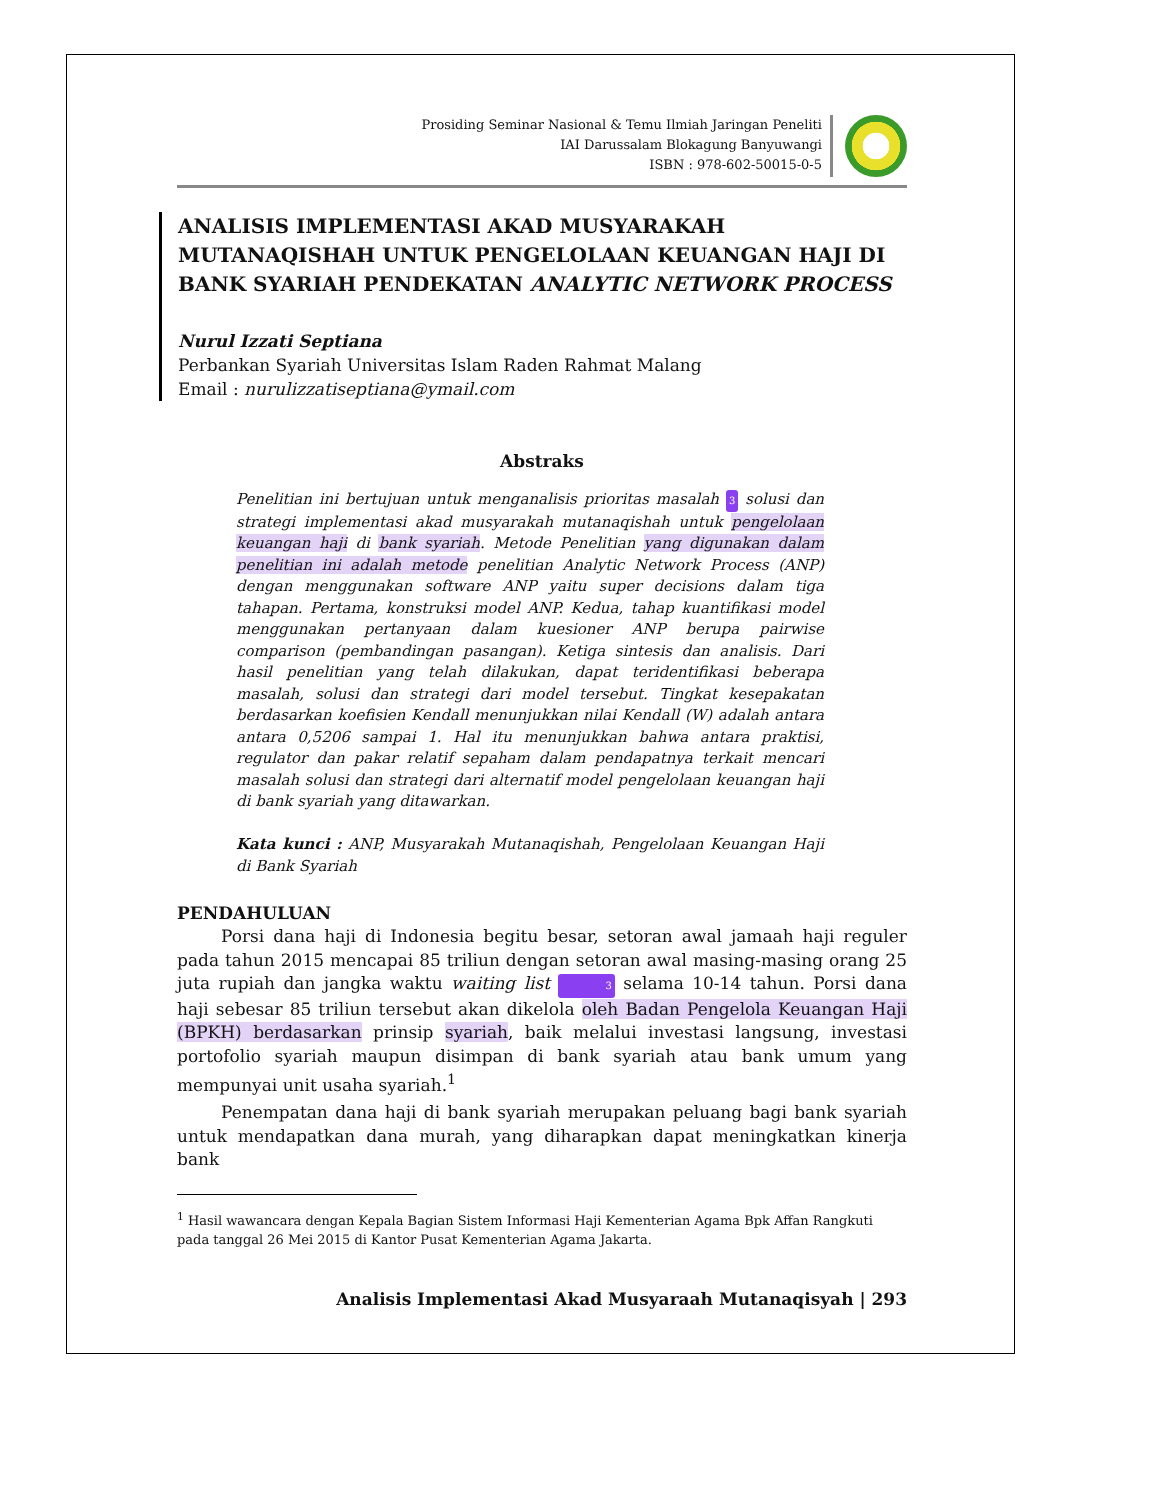Prosiding Seminar Nasional & Temu Ilmiah Jaringan Peneliti
IAI Darussalam Blokagung Banyuwangi
ISBN : 978-602-50015-0-5
ANALISIS IMPLEMENTASI AKAD MUSYARAKAH MUTANAQISHAH UNTUK PENGELOLAAN KEUANGAN HAJI DI BANK SYARIAH PENDEKATAN ANALYTIC NETWORK PROCESS
Nurul Izzati Septiana
Perbankan Syariah Universitas Islam Raden Rahmat Malang
Email : nurulizzatiseptiana@ymail.com
Abstraks
Penelitian ini bertujuan untuk menganalisis prioritas masalah 3 solusi dan strategi implementasi akad musyarakah mutanaqishah untuk pengelolaan keuangan haji di bank syariah. Metode Penelitian yang digunakan dalam penelitian ini adalah metode penelitian Analytic Network Process (ANP) dengan menggunakan software ANP yaitu super decisions dalam tiga tahapan. Pertama, konstruksi model ANP. Kedua, tahap kuantifikasi model menggunakan pertanyaan dalam kuesioner ANP berupa pairwise comparison (pembandingan pasangan). Ketiga sintesis dan analisis. Dari hasil penelitian yang telah dilakukan, dapat teridentifikasi beberapa masalah, solusi dan strategi dari model tersebut. Tingkat kesepakatan berdasarkan koefisien Kendall menunjukkan nilai Kendall (W) adalah antara antara 0,5206 sampai 1. Hal itu menunjukkan bahwa antara praktisi, regulator dan pakar relatif sepaham dalam pendapatnya terkait mencari masalah solusi dan strategi dari alternatif model pengelolaan keuangan haji di bank syariah yang ditawarkan.
Kata kunci : ANP, Musyarakah Mutanaqishah, Pengelolaan Keuangan Haji di Bank Syariah
PENDAHULUAN
Porsi dana haji di Indonesia begitu besar, setoran awal jamaah haji reguler pada tahun 2015 mencapai 85 triliun dengan setoran awal masing-masing orang 25 juta rupiah dan jangka waktu waiting list 3 selama 10-14 tahun. Porsi dana haji sebesar 85 triliun tersebut akan dikelola oleh Badan Pengelola Keuangan Haji (BPKH) berdasarkan prinsip syariah, baik melalui investasi langsung, investasi portofolio syariah maupun disimpan di bank syariah atau bank umum yang mempunyai unit usaha syariah.<sup>1</sup>
Penempatan dana haji di bank syariah merupakan peluang bagi bank syariah untuk mendapatkan dana murah, yang diharapkan dapat meningkatkan kinerja bank
<sup>1</sup> Hasil wawancara dengan Kepala Bagian Sistem Informasi Haji Kementerian Agama Bpk Affan Rangkuti pada tanggal 26 Mei 2015 di Kantor Pusat Kementerian Agama Jakarta.
Analisis Implementasi Akad Musyaraah Mutanaqisyah | 293